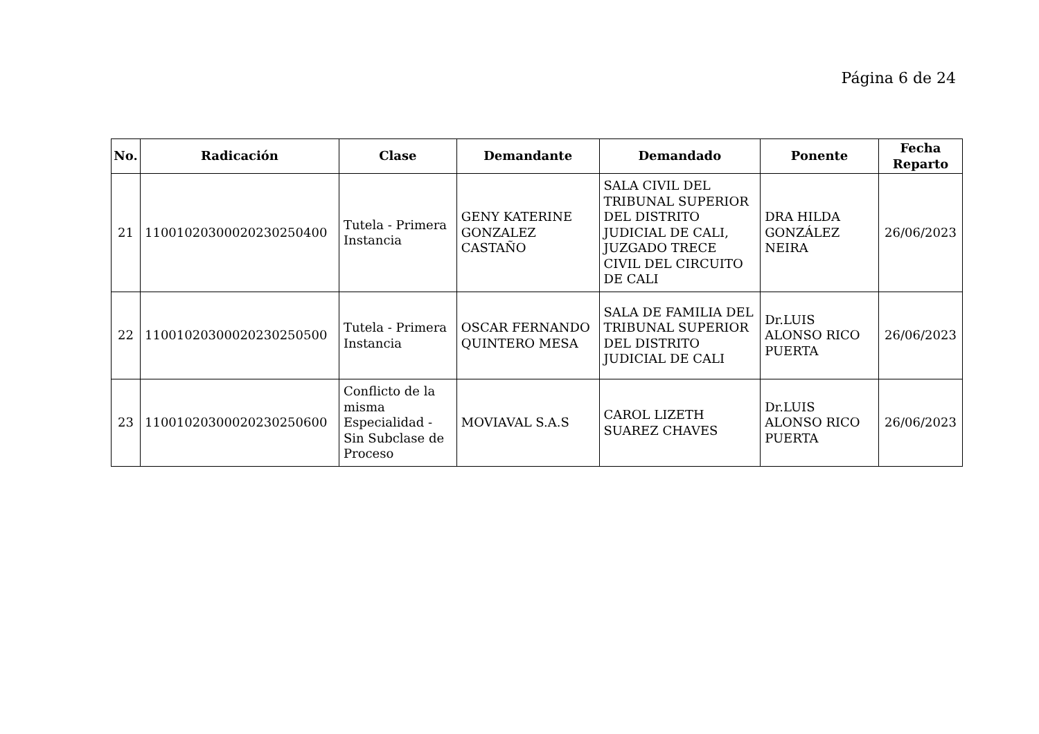Página 6 de 24
| No. | Radicación | Clase | Demandante | Demandado | Ponente | Fecha Reparto |
| --- | --- | --- | --- | --- | --- | --- |
| 21 | 11001020300020230250400 | Tutela - Primera Instancia | GENY KATERINE GONZALEZ CASTAÑO | SALA CIVIL DEL TRIBUNAL SUPERIOR DEL DISTRITO JUDICIAL DE CALI, JUZGADO TRECE CIVIL DEL CIRCUITO DE CALI | DRA HILDA GONZÁLEZ NEIRA | 26/06/2023 |
| 22 | 11001020300020230250500 | Tutela - Primera Instancia | OSCAR FERNANDO QUINTERO MESA | SALA DE FAMILIA DEL TRIBUNAL SUPERIOR DEL DISTRITO JUDICIAL DE CALI | Dr.LUIS ALONSO RICO PUERTA | 26/06/2023 |
| 23 | 11001020300020230250600 | Conflicto de la misma Especialidad - Sin Subclase de Proceso | MOVIAVAL S.A.S | CAROL LIZETH SUAREZ CHAVES | Dr.LUIS ALONSO RICO PUERTA | 26/06/2023 |